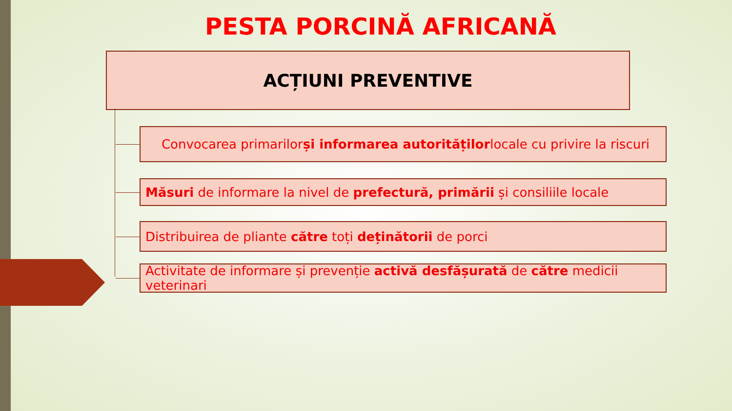PESTA PORCINĂ AFRICANĂ
ACȚIUNI PREVENTIVE
Convocarea primarilor și informarea autorităților locale cu privire la riscuri
Măsuri de informare la nivel de prefectură, primării și consiliile locale
Distribuirea de pliante către toți deținătorii de porci
Activitate de informare și prevenție activă desfășurată de către medicii veterinari